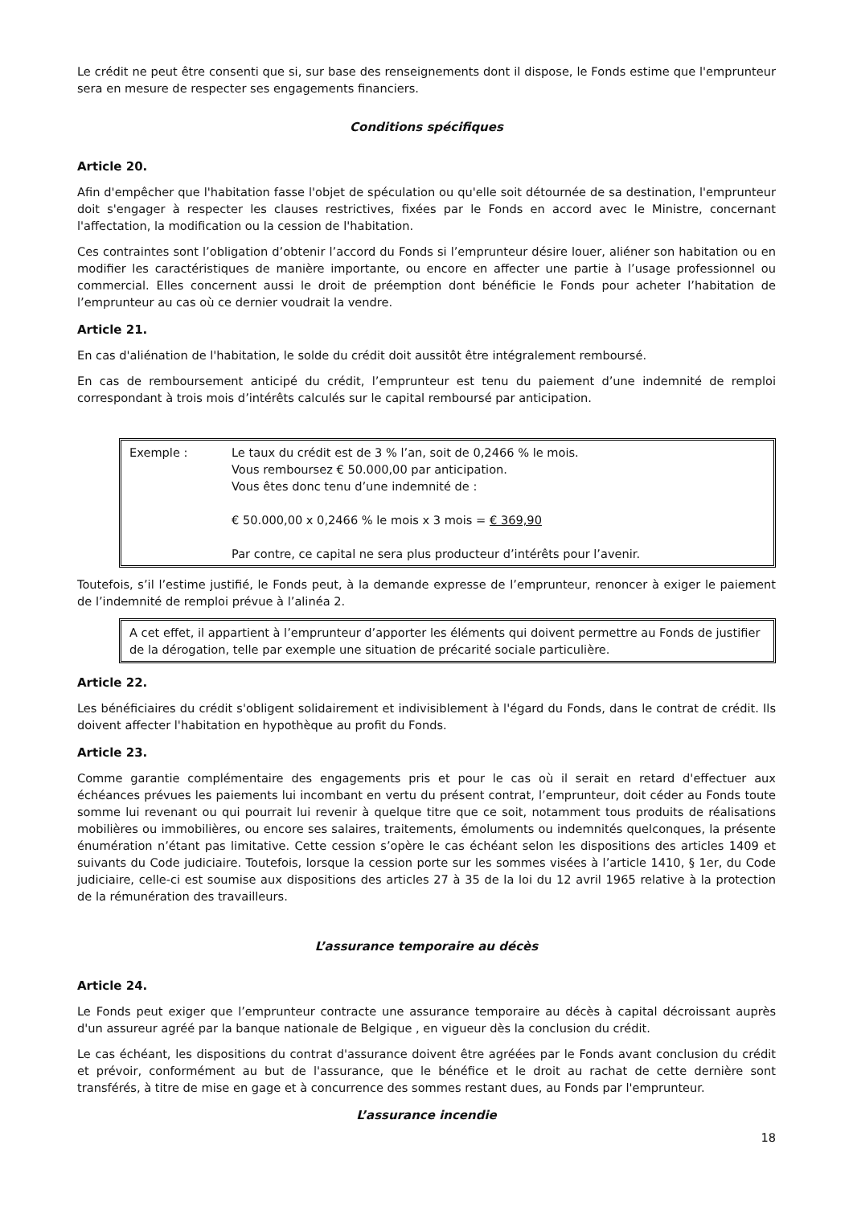Le crédit ne peut être consenti que si, sur base des renseignements dont il dispose, le Fonds estime que l'emprunteur sera en mesure de respecter ses engagements financiers.
Conditions spécifiques
Article 20.
Afin d'empêcher que l'habitation fasse l'objet de spéculation ou qu'elle soit détournée de sa destination, l'emprunteur doit s'engager à respecter les clauses restrictives, fixées par le Fonds en accord avec le Ministre, concernant l'affectation, la modification ou la cession de l'habitation.
Ces contraintes sont l’obligation d’obtenir l’accord du Fonds si l’emprunteur désire louer, aliéner son habitation ou en modifier les caractéristiques de manière importante, ou encore en affecter une partie à l’usage professionnel ou commercial. Elles concernent aussi le droit de préemption dont bénéficie le Fonds pour acheter l’habitation de l’emprunteur au cas où ce dernier voudrait la vendre.
Article 21.
En cas d'aliénation de l'habitation, le solde du crédit doit aussitôt être intégralement remboursé.
En cas de remboursement anticipé du crédit, l’emprunteur est tenu du paiement d’une indemnité de remploi correspondant à trois mois d’intérêts calculés sur le capital remboursé par anticipation.
Exemple : Le taux du crédit est de 3 % l’an, soit de 0,2466 % le mois.
Vous remboursez € 50.000,00 par anticipation.
Vous êtes donc tenu d’une indemnité de :
€ 50.000,00 x 0,2466 % le mois x 3 mois = € 369,90
Par contre, ce capital ne sera plus producteur d’intérêts pour l’avenir.
Toutefois, s’il l’estime justifié, le Fonds peut, à la demande expresse de l’emprunteur, renoncer à exiger le paiement de l’indemnité de remploi prévue à l’alinéa 2.
A cet effet, il appartient à l’emprunteur d’apporter les éléments qui doivent permettre au Fonds de justifier de la dérogation, telle par exemple une situation de précarité sociale particulière.
Article 22.
Les bénéficiaires du crédit s'obligent solidairement et indivisiblement à l'égard du Fonds, dans le contrat de crédit. Ils doivent affecter l'habitation en hypothèque au profit du Fonds.
Article 23.
Comme garantie complémentaire des engagements pris et pour le cas où il serait en retard d'effectuer aux échéances prévues les paiements lui incombant en vertu du présent contrat, l’emprunteur, doit céder au Fonds toute somme lui revenant ou qui pourrait lui revenir à quelque titre que ce soit, notamment tous produits de réalisations mobilières ou immobilières, ou encore ses salaires, traitements, émoluments ou indemnités quelconques, la présente énumération n’étant pas limitative. Cette cession s’opère le cas échéant selon les dispositions des articles 1409 et suivants du Code judiciaire. Toutefois, lorsque la cession porte sur les sommes visées à l’article 1410, § 1er, du Code judiciaire, celle-ci est soumise aux dispositions des articles 27 à 35 de la loi du 12 avril 1965 relative à la protection de la rémunération des travailleurs.
L’assurance temporaire au décès
Article 24.
Le Fonds peut exiger que l’emprunteur contracte une assurance temporaire au décès à capital décroissant auprès d'un assureur agréé par la banque nationale de Belgique , en vigueur dès la conclusion du crédit.
Le cas échéant, les dispositions du contrat d'assurance doivent être agréées par le Fonds avant conclusion du crédit et prévoir, conformément au but de l'assurance, que le bénéfice et le droit au rachat de cette dernière sont transférés, à titre de mise en gage et à concurrence des sommes restant dues, au Fonds par l'emprunteur.
L’assurance incendie
18